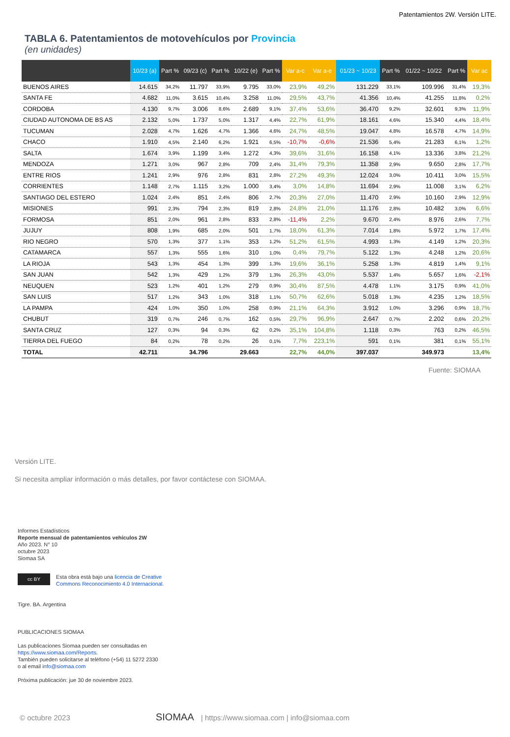Patentamientos 2W. Versión LITE.
TABLA 6. Patentamientos de motovehículos por Provincia
(en unidades)
| | 10/23 (a) | Part % | 09/23 (c) | Part % | 10/22 (e) | Part % | Var a-c | Var a-e | 01/23 ~ 10/23 | Part % | 01/22 ~ 10/22 | Part % | Var ac |
| --- | --- | --- | --- | --- | --- | --- | --- | --- | --- | --- | --- | --- | --- |
| BUENOS AIRES | 14.615 | 34,2% | 11.797 | 33,9% | 9.795 | 33,0% | 23,9% | 49,2% | 131.229 | 33,1% | 109.996 | 31,4% | 19,3% |
| SANTA FE | 4.682 | 11,0% | 3.615 | 10,4% | 3.258 | 11,0% | 29,5% | 43,7% | 41.356 | 10,4% | 41.255 | 11,8% | 0,2% |
| CORDOBA | 4.130 | 9,7% | 3.006 | 8,6% | 2.689 | 9,1% | 37,4% | 53,6% | 36.470 | 9,2% | 32.601 | 9,3% | 11,9% |
| CIUDAD AUTONOMA DE BS AS | 2.132 | 5,0% | 1.737 | 5,0% | 1.317 | 4,4% | 22,7% | 61,9% | 18.161 | 4,6% | 15.340 | 4,4% | 18,4% |
| TUCUMAN | 2.028 | 4,7% | 1.626 | 4,7% | 1.366 | 4,6% | 24,7% | 48,5% | 19.047 | 4,8% | 16.578 | 4,7% | 14,9% |
| CHACO | 1.910 | 4,5% | 2.140 | 6,2% | 1.921 | 6,5% | -10,7% | -0,6% | 21.536 | 5,4% | 21.283 | 6,1% | 1,2% |
| SALTA | 1.674 | 3,9% | 1.199 | 3,4% | 1.272 | 4,3% | 39,6% | 31,6% | 16.158 | 4,1% | 13.336 | 3,8% | 21,2% |
| MENDOZA | 1.271 | 3,0% | 967 | 2,8% | 709 | 2,4% | 31,4% | 79,3% | 11.358 | 2,9% | 9.650 | 2,8% | 17,7% |
| ENTRE RIOS | 1.241 | 2,9% | 976 | 2,8% | 831 | 2,8% | 27,2% | 49,3% | 12.024 | 3,0% | 10.411 | 3,0% | 15,5% |
| CORRIENTES | 1.148 | 2,7% | 1.115 | 3,2% | 1.000 | 3,4% | 3,0% | 14,8% | 11.694 | 2,9% | 11.008 | 3,1% | 6,2% |
| SANTIAGO DEL ESTERO | 1.024 | 2,4% | 851 | 2,4% | 806 | 2,7% | 20,3% | 27,0% | 11.470 | 2,9% | 10.160 | 2,9% | 12,9% |
| MISIONES | 991 | 2,3% | 794 | 2,3% | 819 | 2,8% | 24,8% | 21,0% | 11.176 | 2,8% | 10.482 | 3,0% | 6,6% |
| FORMOSA | 851 | 2,0% | 961 | 2,8% | 833 | 2,8% | -11,4% | 2,2% | 9.670 | 2,4% | 8.976 | 2,6% | 7,7% |
| JUJUY | 808 | 1,9% | 685 | 2,0% | 501 | 1,7% | 18,0% | 61,3% | 7.014 | 1,8% | 5.972 | 1,7% | 17,4% |
| RIO NEGRO | 570 | 1,3% | 377 | 1,1% | 353 | 1,2% | 51,2% | 61,5% | 4.993 | 1,3% | 4.149 | 1,2% | 20,3% |
| CATAMARCA | 557 | 1,3% | 555 | 1,6% | 310 | 1,0% | 0,4% | 79,7% | 5.122 | 1,3% | 4.248 | 1,2% | 20,6% |
| LA RIOJA | 543 | 1,3% | 454 | 1,3% | 399 | 1,3% | 19,6% | 36,1% | 5.258 | 1,3% | 4.819 | 1,4% | 9,1% |
| SAN JUAN | 542 | 1,3% | 429 | 1,2% | 379 | 1,3% | 26,3% | 43,0% | 5.537 | 1,4% | 5.657 | 1,6% | -2,1% |
| NEUQUEN | 523 | 1,2% | 401 | 1,2% | 279 | 0,9% | 30,4% | 87,5% | 4.478 | 1,1% | 3.175 | 0,9% | 41,0% |
| SAN LUIS | 517 | 1,2% | 343 | 1,0% | 318 | 1,1% | 50,7% | 62,6% | 5.018 | 1,3% | 4.235 | 1,2% | 18,5% |
| LA PAMPA | 424 | 1,0% | 350 | 1,0% | 258 | 0,9% | 21,1% | 64,3% | 3.912 | 1,0% | 3.296 | 0,9% | 18,7% |
| CHUBUT | 319 | 0,7% | 246 | 0,7% | 162 | 0,5% | 29,7% | 96,9% | 2.647 | 0,7% | 2.202 | 0,6% | 20,2% |
| SANTA CRUZ | 127 | 0,3% | 94 | 0,3% | 62 | 0,2% | 35,1% | 104,8% | 1.118 | 0,3% | 763 | 0,2% | 46,5% |
| TIERRA DEL FUEGO | 84 | 0,2% | 78 | 0,2% | 26 | 0,1% | 7,7% | 223,1% | 591 | 0,1% | 381 | 0,1% | 55,1% |
| TOTAL | 42.711 | | 34.796 | | 29.663 | | 22,7% | 44,0% | 397.037 | | 349.973 | | 13,4% |
Fuente: SIOMAA
Versión LITE.
Si necesita ampliar información o más detalles, por favor contáctese con SIOMAA.
Informes Estadísticos
Reporte mensual de patentamientos vehículos 2W
Año 2023. N° 10
octubre 2023
Siomaa SA
cc BY
Esta obra está bajo una licencia de Creative
Commons Reconocimiento 4.0 Internacional.
Tigre. BA. Argentina
PUBLICACIONES SIOMAA
Las publicaciones Siomaa pueden ser consultadas en
https://www.siomaa.com/Reports.
También pueden solicitarse al teléfono (+54) 11 5272 2330
o al email info@siomaa.com
Próxima publicación: jue 30 de noviembre 2023.
© octubre 2023 SIOMAA | https://www.siomaa.com | info@siomaa.com